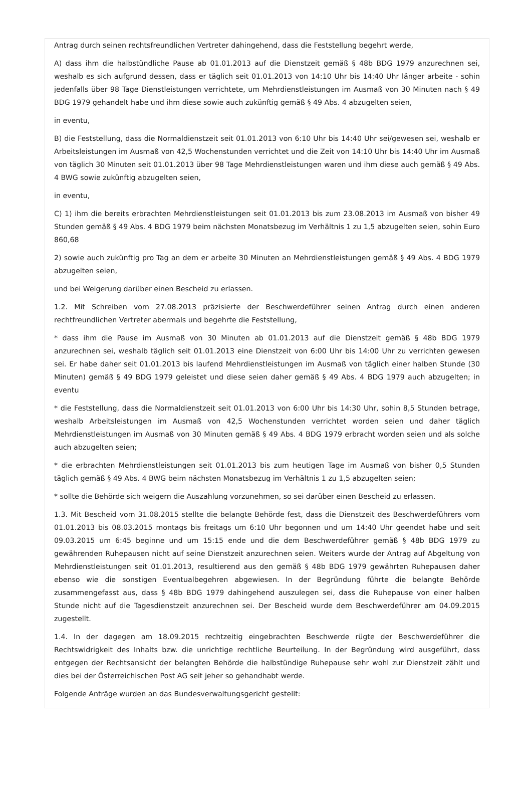Antrag durch seinen rechtsfreundlichen Vertreter dahingehend, dass die Feststellung begehrt werde,
A) dass ihm die halbstündliche Pause ab 01.01.2013 auf die Dienstzeit gemäß § 48b BDG 1979 anzurechnen sei, weshalb es sich aufgrund dessen, dass er täglich seit 01.01.2013 von 14:10 Uhr bis 14:40 Uhr länger arbeite - sohin jedenfalls über 98 Tage Dienstleistungen verrichtete, um Mehrdienstleistungen im Ausmaß von 30 Minuten nach § 49 BDG 1979 gehandelt habe und ihm diese sowie auch zukünftig gemäß § 49 Abs. 4 abzugelten seien,
in eventu,
B) die Feststellung, dass die Normaldienstzeit seit 01.01.2013 von 6:10 Uhr bis 14:40 Uhr sei/gewesen sei, weshalb er Arbeitsleistungen im Ausmaß von 42,5 Wochenstunden verrichtet und die Zeit von 14:10 Uhr bis 14:40 Uhr im Ausmaß von täglich 30 Minuten seit 01.01.2013 über 98 Tage Mehrdienstleistungen waren und ihm diese auch gemäß § 49 Abs. 4 BWG sowie zukünftig abzugelten seien,
in eventu,
C) 1) ihm die bereits erbrachten Mehrdienstleistungen seit 01.01.2013 bis zum 23.08.2013 im Ausmaß von bisher 49 Stunden gemäß § 49 Abs. 4 BDG 1979 beim nächsten Monatsbezug im Verhältnis 1 zu 1,5 abzugelten seien, sohin Euro 860,68
2) sowie auch zukünftig pro Tag an dem er arbeite 30 Minuten an Mehrdienstleistungen gemäß § 49 Abs. 4 BDG 1979 abzugelten seien,
und bei Weigerung darüber einen Bescheid zu erlassen.
1.2. Mit Schreiben vom 27.08.2013 präzisierte der Beschwerdeführer seinen Antrag durch einen anderen rechtfreundlichen Vertreter abermals und begehrte die Feststellung,
* dass ihm die Pause im Ausmaß von 30 Minuten ab 01.01.2013 auf die Dienstzeit gemäß § 48b BDG 1979 anzurechnen sei, weshalb täglich seit 01.01.2013 eine Dienstzeit von 6:00 Uhr bis 14:00 Uhr zu verrichten gewesen sei. Er habe daher seit 01.01.2013 bis laufend Mehrdienstleistungen im Ausmaß von täglich einer halben Stunde (30 Minuten) gemäß § 49 BDG 1979 geleistet und diese seien daher gemäß § 49 Abs. 4 BDG 1979 auch abzugelten; in eventu
* die Feststellung, dass die Normaldienstzeit seit 01.01.2013 von 6:00 Uhr bis 14:30 Uhr, sohin 8,5 Stunden betrage, weshalb Arbeitsleistungen im Ausmaß von 42,5 Wochenstunden verrichtet worden seien und daher täglich Mehrdienstleistungen im Ausmaß von 30 Minuten gemäß § 49 Abs. 4 BDG 1979 erbracht worden seien und als solche auch abzugelten seien;
* die erbrachten Mehrdienstleistungen seit 01.01.2013 bis zum heutigen Tage im Ausmaß von bisher 0,5 Stunden täglich gemäß § 49 Abs. 4 BWG beim nächsten Monatsbezug im Verhältnis 1 zu 1,5 abzugelten seien;
* sollte die Behörde sich weigern die Auszahlung vorzunehmen, so sei darüber einen Bescheid zu erlassen.
1.3. Mit Bescheid vom 31.08.2015 stellte die belangte Behörde fest, dass die Dienstzeit des Beschwerdeführers vom 01.01.2013 bis 08.03.2015 montags bis freitags um 6:10 Uhr begonnen und um 14:40 Uhr geendet habe und seit 09.03.2015 um 6:45 beginne und um 15:15 ende und die dem Beschwerdeführer gemäß § 48b BDG 1979 zu gewährenden Ruhepausen nicht auf seine Dienstzeit anzurechnen seien. Weiters wurde der Antrag auf Abgeltung von Mehrdienstleistungen seit 01.01.2013, resultierend aus den gemäß § 48b BDG 1979 gewährten Ruhepausen daher ebenso wie die sonstigen Eventualbegehren abgewiesen. In der Begründung führte die belangte Behörde zusammengefasst aus, dass § 48b BDG 1979 dahingehend auszulegen sei, dass die Ruhepause von einer halben Stunde nicht auf die Tagesdienstzeit anzurechnen sei. Der Bescheid wurde dem Beschwerdeführer am 04.09.2015 zugestellt.
1.4. In der dagegen am 18.09.2015 rechtzeitig eingebrachten Beschwerde rügte der Beschwerdeführer die Rechtswidrigkeit des Inhalts bzw. die unrichtige rechtliche Beurteilung. In der Begründung wird ausgeführt, dass entgegen der Rechtsansicht der belangten Behörde die halbstündige Ruhepause sehr wohl zur Dienstzeit zählt und dies bei der Österreichischen Post AG seit jeher so gehandhabt werde.
Folgende Anträge wurden an das Bundesverwaltungsgericht gestellt: